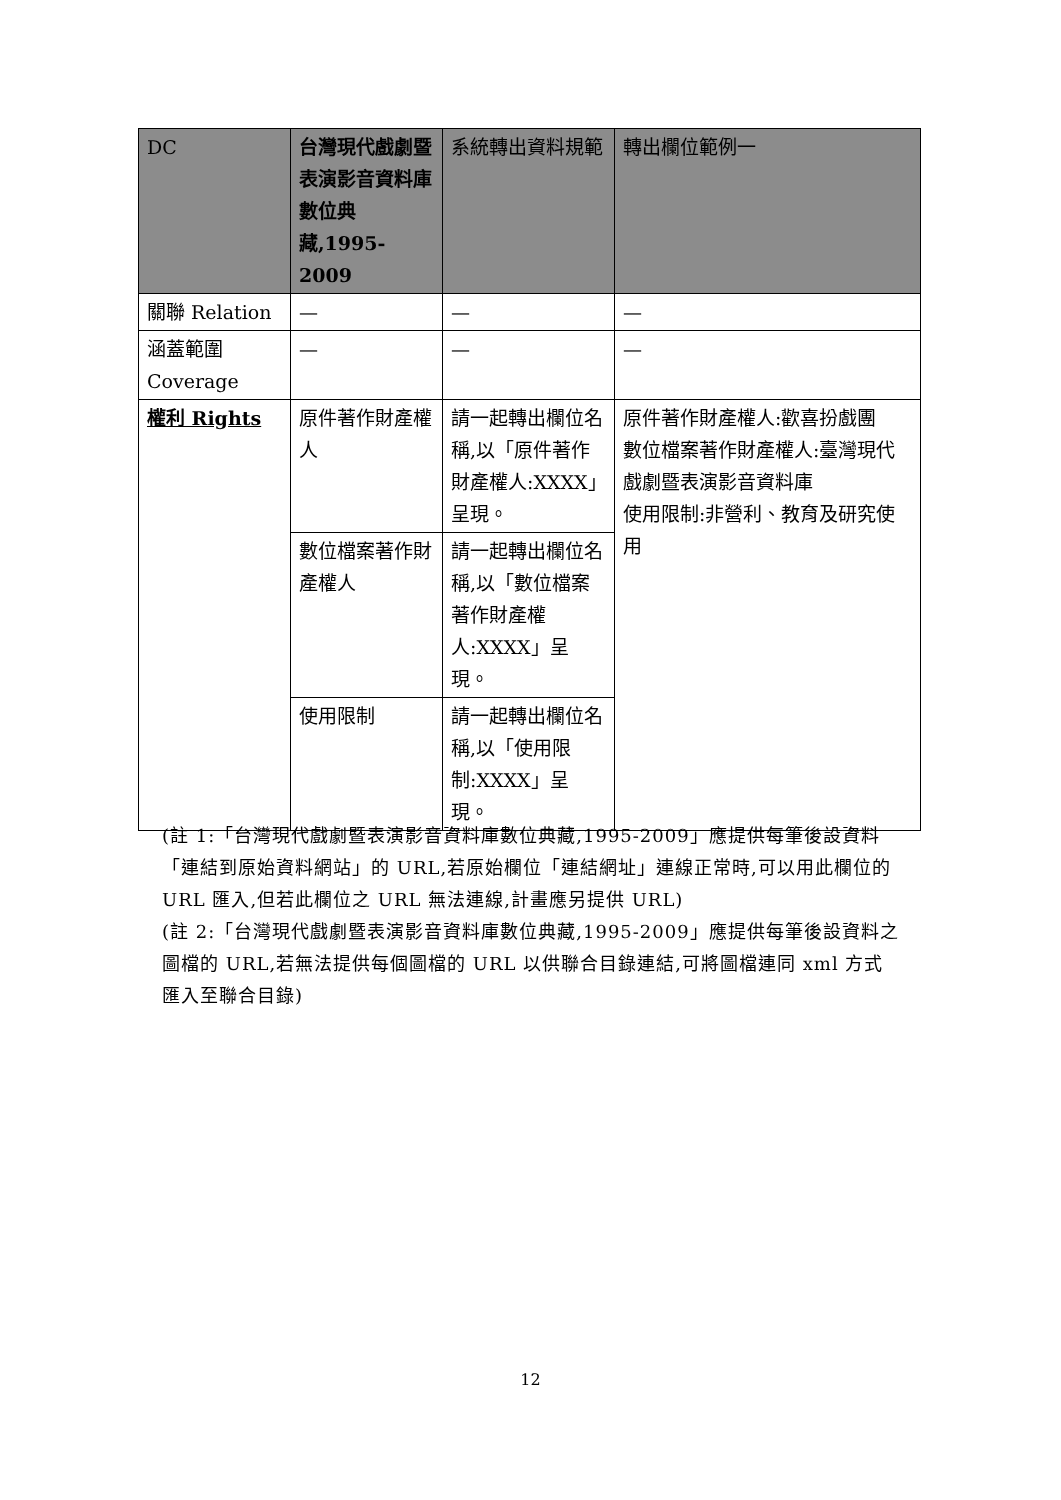| DC | 台灣現代戲劇暨表演影音資料庫數位典藏,1995-2009 | 系統轉出資料規範 | 轉出欄位範例一 |
| --- | --- | --- | --- |
| 關聯 Relation | — | — | — |
| 涵蓋範圍 Coverage | — | — | — |
| 權利 Rights | 原件著作財產權人 | 請一起轉出欄位名稱,以「原件著作財產權人:XXXX」呈現。 | 原件著作財產權人:歡喜扮戲團 數位檔案著作財產權人:臺灣現代戲劇暨表演影音資料庫 使用限制:非營利、教育及研究使用 |
| | 數位檔案著作財產權人 | 請一起轉出欄位名稱,以「數位檔案著作財產權人:XXXX」呈現。 | |
| | 使用限制 | 請一起轉出欄位名稱,以「使用限制:XXXX」呈現。 | |
(註 1:「台灣現代戲劇暨表演影音資料庫數位典藏,1995-2009」應提供每筆後設資料「連結到原始資料網站」的 URL,若原始欄位「連結網址」連線正常時,可以用此欄位的 URL 匯入,但若此欄位之 URL 無法連線,計畫應另提供 URL)
(註 2:「台灣現代戲劇暨表演影音資料庫數位典藏,1995-2009」應提供每筆後設資料之圖檔的 URL,若無法提供每個圖檔的 URL 以供聯合目錄連結,可將圖檔連同 xml 方式匯入至聯合目錄)
12